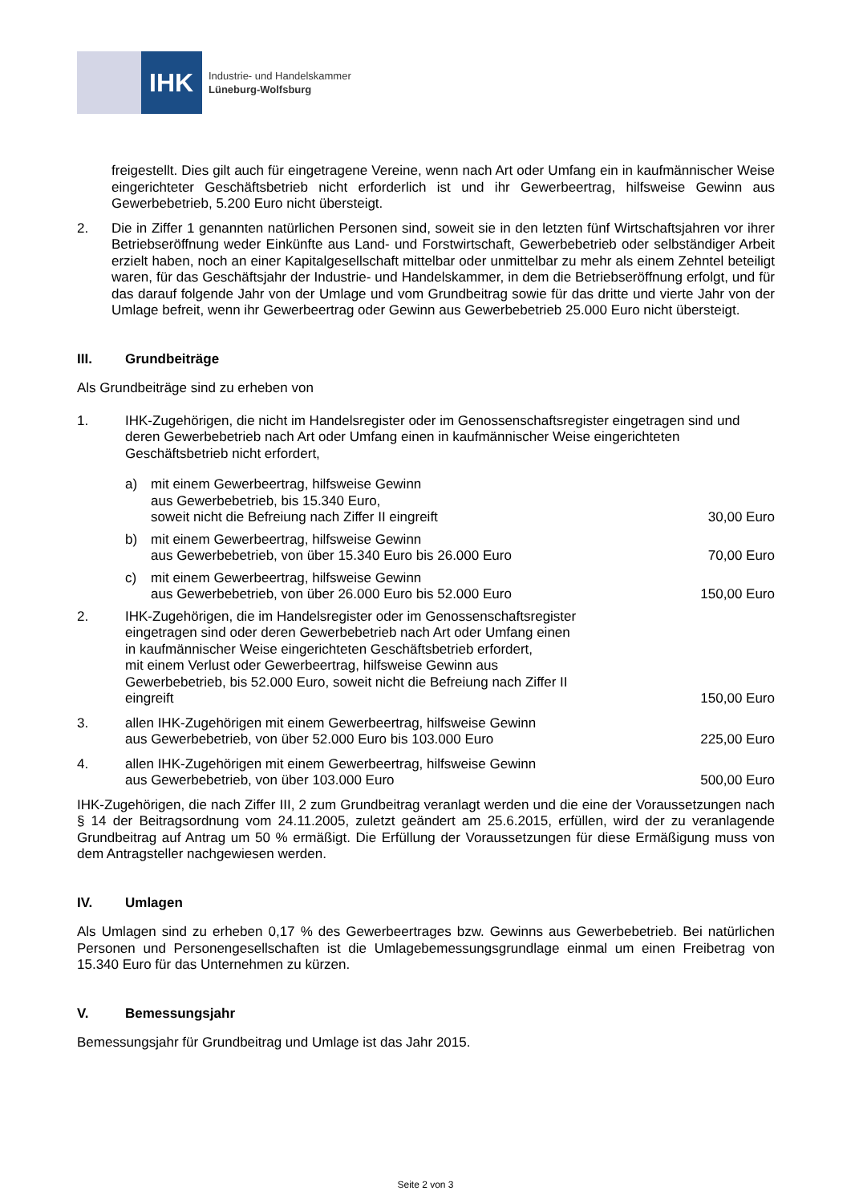IHK
Industrie- und Handelskammer
Lüneburg-Wolfsburg
freigestellt. Dies gilt auch für eingetragene Vereine, wenn nach Art oder Umfang ein in kaufmännischer Weise eingerichteter Geschäftsbetrieb nicht erforderlich ist und ihr Gewerbeertrag, hilfsweise Gewinn aus Gewerbebetrieb, 5.200 Euro nicht übersteigt.
2. Die in Ziffer 1 genannten natürlichen Personen sind, soweit sie in den letzten fünf Wirtschaftsjahren vor ihrer Betriebseröffnung weder Einkünfte aus Land- und Forstwirtschaft, Gewerbebetrieb oder selbständiger Arbeit erzielt haben, noch an einer Kapitalgesellschaft mittelbar oder unmittelbar zu mehr als einem Zehntel beteiligt waren, für das Geschäftsjahr der Industrie- und Handelskammer, in dem die Betriebseröffnung erfolgt, und für das darauf folgende Jahr von der Umlage und vom Grundbeitrag sowie für das dritte und vierte Jahr von der Umlage befreit, wenn ihr Gewerbeertrag oder Gewinn aus Gewerbebetrieb 25.000 Euro nicht übersteigt.
III. Grundbeiträge
Als Grundbeiträge sind zu erheben von
1. IHK-Zugehörigen, die nicht im Handelsregister oder im Genossenschaftsregister eingetragen sind und deren Gewerbebetrieb nach Art oder Umfang einen in kaufmännischer Weise eingerichteten Geschäftsbetrieb nicht erfordert,
a) mit einem Gewerbeertrag, hilfsweise Gewinn
aus Gewerbebetrieb, bis 15.340 Euro,
soweit nicht die Befreiung nach Ziffer II eingreift
30,00 Euro
b) mit einem Gewerbeertrag, hilfsweise Gewinn
aus Gewerbebetrieb, von über 15.340 Euro bis 26.000 Euro
70,00 Euro
c) mit einem Gewerbeertrag, hilfsweise Gewinn
aus Gewerbebetrieb, von über 26.000 Euro bis 52.000 Euro
150,00 Euro
2. IHK-Zugehörigen, die im Handelsregister oder im Genossenschaftsregister
eingetragen sind oder deren Gewerbebetrieb nach Art oder Umfang einen
in kaufmännischer Weise eingerichteten Geschäftsbetrieb erfordert,
mit einem Verlust oder Gewerbeertrag, hilfsweise Gewinn aus
Gewerbebetrieb, bis 52.000 Euro, soweit nicht die Befreiung nach Ziffer II
eingreift
150,00 Euro
3. allen IHK-Zugehörigen mit einem Gewerbeertrag, hilfsweise Gewinn
aus Gewerbebetrieb, von über 52.000 Euro bis 103.000 Euro
225,00 Euro
4. allen IHK-Zugehörigen mit einem Gewerbeertrag, hilfsweise Gewinn
aus Gewerbebetrieb, von über 103.000 Euro
500,00 Euro
IHK-Zugehörigen, die nach Ziffer III, 2 zum Grundbeitrag veranlagt werden und die eine der Voraussetzungen nach § 14 der Beitragsordnung vom 24.11.2005, zuletzt geändert am 25.6.2015, erfüllen, wird der zu veranlagende Grundbeitrag auf Antrag um 50 % ermäßigt. Die Erfüllung der Voraussetzungen für diese Ermäßigung muss von dem Antragsteller nachgewiesen werden.
IV. Umlagen
Als Umlagen sind zu erheben 0,17 % des Gewerbeertrages bzw. Gewinns aus Gewerbebetrieb. Bei natürlichen Personen und Personengesellschaften ist die Umlagebemessungsgrundlage einmal um einen Freibetrag von 15.340 Euro für das Unternehmen zu kürzen.
V. Bemessungsjahr
Bemessungsjahr für Grundbeitrag und Umlage ist das Jahr 2015.
Seite 2 von 3